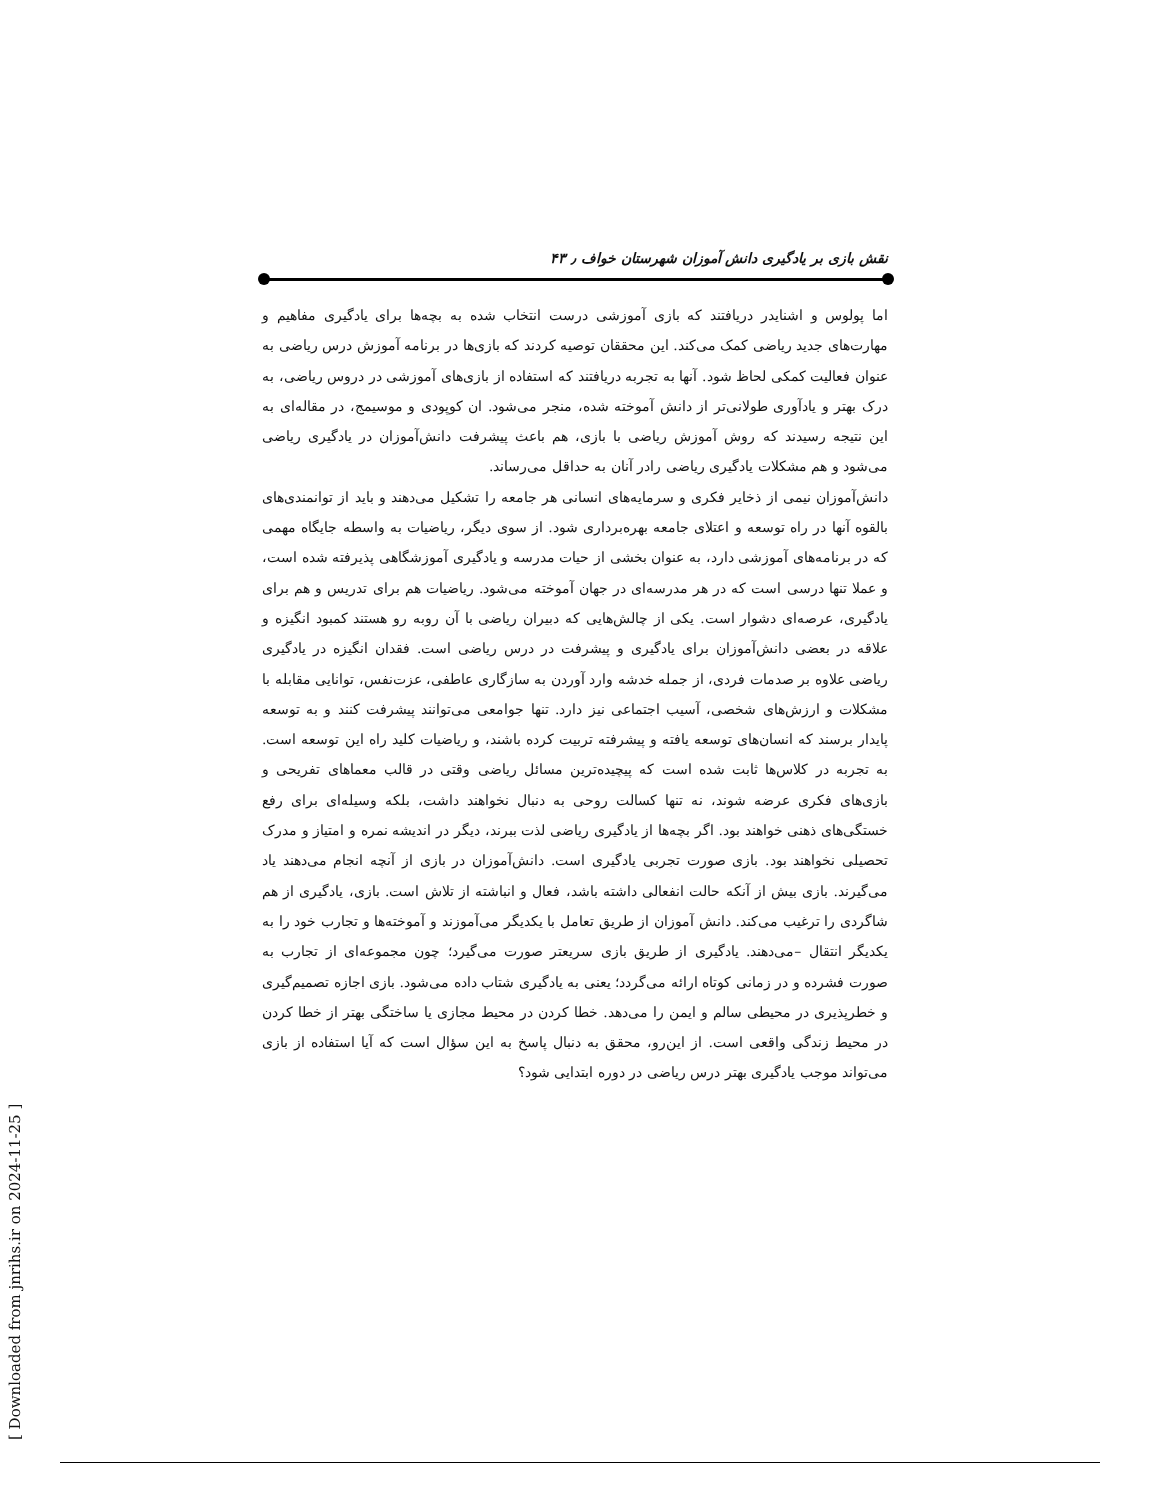نقش بازی بر یادگیری دانش آموزان شهرستان خواف ٫ ۴۳
اما پولوس و اشنایدر دریافتند که بازی آموزشی درست انتخاب شده به بچه‌ها برای یادگیری مفاهیم و مهارت‌های جدید ریاضی کمک می‌کند. این محققان توصیه کردند که بازی‌ها در برنامه آموزش درس ریاضی به عنوان فعالیت کمکی لحاظ شود. آنها به تجربه دریافتند که استفاده از بازی‌های آموزشی در دروس ریاضی، به درک بهتر و یادآوری طولانی‌تر از دانش آموخته شده، منجر می‌شود. ان کوپودی و موسیمج، در مقاله‌ای به این نتیجه رسیدند که روش آموزش ریاضی با بازی، هم باعث پیشرفت دانش‌آموزان در یادگیری ریاضی می‌شود و هم مشکلات یادگیری ریاضی رادر آنان به حداقل می‌رساند.
دانش‌آموزان نیمی از ذخایر فکری و سرمایه‌های انسانی هر جامعه را تشکیل می‌دهند و باید از توانمندی‌های بالقوه آنها در راه توسعه و اعتلای جامعه بهره‌برداری شود. از سوی دیگر، ریاضیات به واسطه جایگاه مهمی که در برنامه‌های آموزشی دارد، به عنوان بخشی از حیات مدرسه و یادگیری آموزشگاهی پذیرفته شده است، و عملا تنها درسی است که در هر مدرسه‌ای در جهان آموخته می‌شود. ریاضیات هم برای تدریس و هم برای یادگیری، عرصه‌ای دشوار است. یکی از چالش‌هایی که دبیران ریاضی با آن روبه رو هستند کمبود انگیزه و علاقه در بعضی دانش‌آموزان برای یادگیری و پیشرفت در درس ریاضی است. فقدان انگیزه در یادگیری ریاضی علاوه بر صدمات فردی، از جمله خدشه وارد آوردن به سازگاری عاطفی، عزت‌نفس، توانایی مقابله با مشکلات و ارزش‌های شخصی، آسیب اجتماعی نیز دارد. تنها جوامعی می‌توانند پیشرفت کنند و به توسعه پایدار برسند که انسان‌های توسعه یافته و پیشرفته تربیت کرده باشند، و ریاضیات کلید راه این توسعه است. به تجربه در کلاس‌ها ثابت شده است که پیچیده‌ترین مسائل ریاضی وقتی در قالب معماهای تفریحی و بازی‌های فکری عرضه شوند، نه تنها کسالت روحی به دنبال نخواهند داشت، بلکه وسیله‌ای برای رفع خستگی‌های ذهنی خواهند بود. اگر بچه‌ها از یادگیری ریاضی لذت ببرند، دیگر در اندیشه نمره و امتیاز و مدرک تحصیلی نخواهند بود. بازی صورت تجربی یادگیری است. دانش‌آموزان در بازی از آنچه انجام می‌دهند یاد می‌گیرند. بازی بیش از آنکه حالت انفعالی داشته باشد، فعال و انباشته از تلاش است. بازی، یادگیری از هم شاگردی را ترغیب می‌کند. دانش آموزان از طریق تعامل با یکدیگر می‌آموزند و آموخته‌ها و تجارب خود را به یکدیگر انتقال –می‌دهند. یادگیری از طریق بازی سریعتر صورت می‌گیرد؛ چون مجموعه‌ای از تجارب به صورت فشرده و در زمانی کوتاه ارائه می‌گردد؛ یعنی به یادگیری شتاب داده می‌شود. بازی اجازه تصمیم‌گیری و خطرپذیری در محیطی سالم و ایمن را می‌دهد. خطا کردن در محیط مجازی یا ساختگی بهتر از خطا کردن در محیط زندگی واقعی است. از این‌رو، محقق به دنبال پاسخ به این سؤال است که آیا استفاده از بازی می‌تواند موجب یادگیری بهتر درس ریاضی در دوره ابتدایی شود؟
[ Downloaded from jnrihs.ir on 2024-11-25 ]